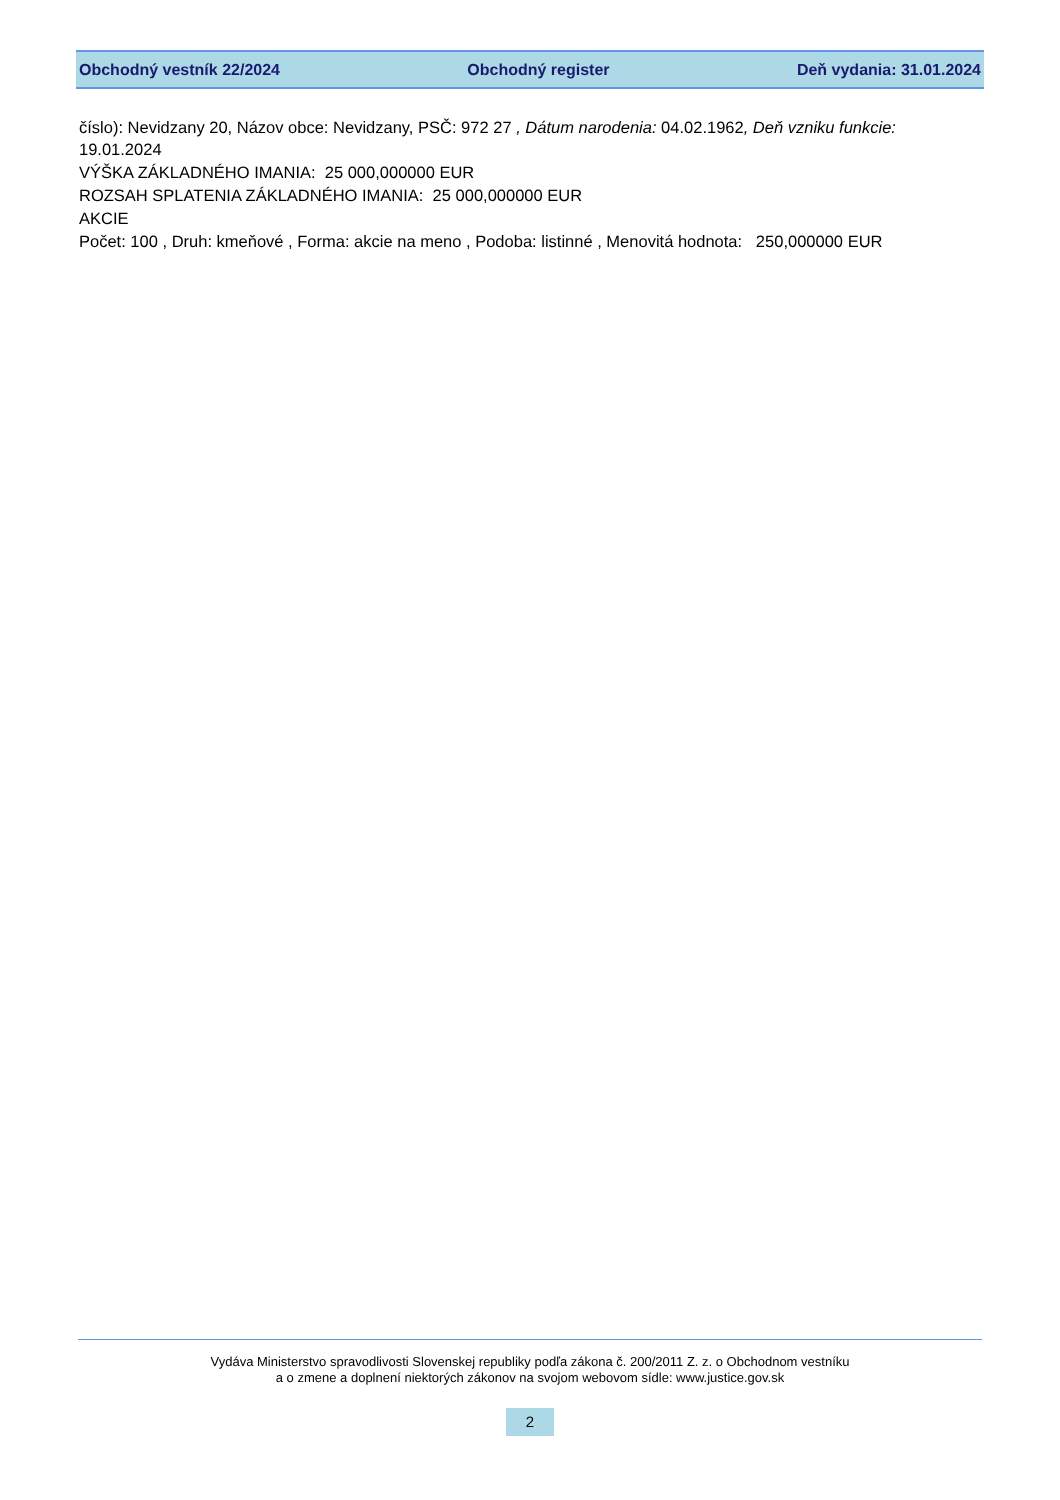Obchodný vestník 22/2024 Obchodný register Deň vydania: 31.01.2024
číslo): Nevidzany 20, Názov obce: Nevidzany, PSČ: 972 27 , Dátum narodenia: 04.02.1962, Deň vzniku funkcie: 19.01.2024
VÝŠKA ZÁKLADNÉHO IMANIA: 25 000,000000 EUR
ROZSAH SPLATENIA ZÁKLADNÉHO IMANIA: 25 000,000000 EUR
AKCIE
Počet: 100 , Druh: kmeňové , Forma: akcie na meno , Podoba: listinné , Menovitá hodnota: 250,000000 EUR
Vydáva Ministerstvo spravodlivosti Slovenskej republiky podľa zákona č. 200/2011 Z. z. o Obchodnom vestníku
a o zmene a doplnení niektorých zákonov na svojom webovom sídle: www.justice.gov.sk
2